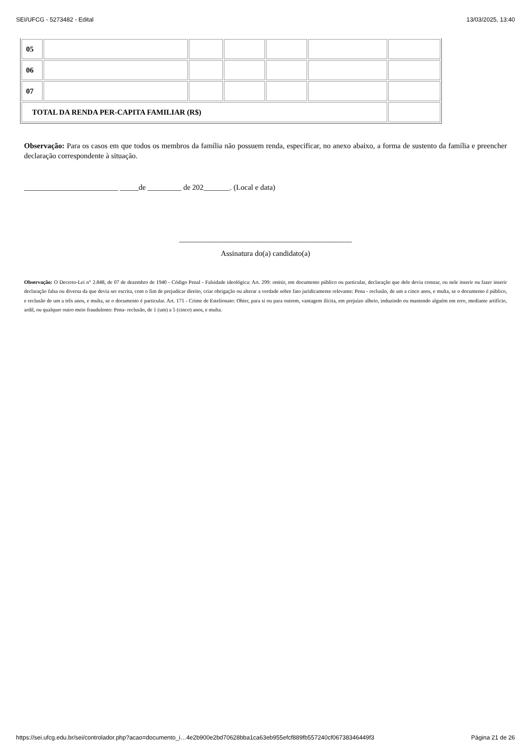SEI/UFCG - 5273482 - Edital 13/03/2025, 13:40
| 05 | | | | | | |
| 06 | | | | | | |
| 07 | | | | | | |
| TOTAL DA RENDA PER-CAPITA FAMILIAR (R$) | | | | | | |
Observação: Para os casos em que todos os membros da família não possuem renda, especificar, no anexo abaixo, a forma de sustento da família e preencher declaração correspondente à situação.
_________________________ _____de _________ de 202_______. (Local e data)
______________________________________________
Assinatura do(a) candidato(a)
Observação: O Decreto-Lei n° 2.848, de 07 de dezembro de 1940 - Código Penal - Falsidade ideológica: Art. 299: omitir, em documento público ou particular, declaração que dele devia constar, ou nele inserir ou fazer inserir declaração falsa ou diversa da que devia ser escrita, com o fim de prejudicar direito, criar obrigação ou alterar a verdade sobre fato juridicamente relevante: Pena - reclusão, de um a cinco anos, e multa, se o documento é público, e reclusão de um a três anos, e multa, se o documento é particular. Art. 171 - Crime de Estelionato: Obter, para si ou para outrem, vantagem ilícita, em prejuízo alheio, induzindo ou mantendo alguém em erro, mediante artifício, ardil, ou qualquer outro meio fraudulento: Pena- reclusão, de 1 (um) a 5 (cinco) anos, e multa.
https://sei.ufcg.edu.br/sei/controlador.php?acao=documento_i…4e2b900e2bd70628bba1ca63eb955efcf889fb557240cf06738346449f3 Página 21 de 26